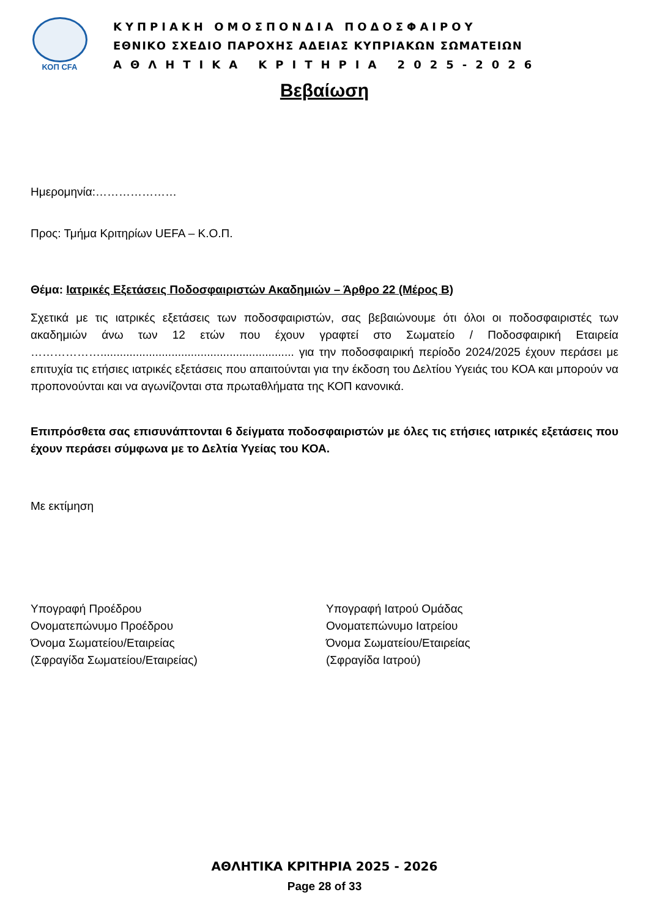ΚΟΠ CFA
ΚΥΠΡΙΑΚΗ ΟΜΟΣΠΟΝΔΙΑ ΠΟΔΟΣΦΑΙΡΟΥ
ΕΘΝΙΚΟ ΣΧΕΔΙΟ ΠΑΡΟΧΗΣ ΑΔΕΙΑΣ ΚΥΠΡΙΑΚΩΝ ΣΩΜΑΤΕΙΩΝ
ΑΘΛΗΤΙΚΑ ΚΡΙΤΗΡΙΑ 2025-2026
Βεβαίωση
Ημερομηνία:…………………
Προς: Τμήμα Κριτηρίων UEFA – Κ.Ο.Π.
Θέμα: Ιατρικές Εξετάσεις Ποδοσφαιριστών Ακαδημιών – Άρθρο 22 (Μέρος Β)
Σχετικά με τις ιατρικές εξετάσεις των ποδοσφαιριστών, σας βεβαιώνουμε ότι όλοι οι ποδοσφαιριστές των ακαδημιών άνω των 12 ετών που έχουν γραφτεί στο Σωματείο / Ποδοσφαιρική Εταιρεία ………………............................................................ για την ποδοσφαιρική περίοδο 2024/2025 έχουν περάσει με επιτυχία τις ετήσιες ιατρικές εξετάσεις που απαιτούνται για την έκδοση του Δελτίου Υγειάς του ΚΟΑ και μπορούν να προπονούνται και να αγωνίζονται στα πρωταθλήματα της ΚΟΠ κανονικά.
Επιπρόσθετα σας επισυνάπτονται 6 δείγματα ποδοσφαιριστών με όλες τις ετήσιες ιατρικές εξετάσεις που έχουν περάσει σύμφωνα με το Δελτία Υγείας του ΚΟΑ.
Με εκτίμηση
Υπογραφή Προέδρου
Ονοματεπώνυμο Προέδρου
Όνομα Σωματείου/Εταιρείας
(Σφραγίδα Σωματείου/Εταιρείας)
Υπογραφή Ιατρού Ομάδας
Ονοματεπώνυμο Ιατρείου
Όνομα Σωματείου/Εταιρείας
(Σφραγίδα Ιατρού)
ΑΘΛΗΤΙΚΑ ΚΡΙΤΗΡΙΑ 2025 - 2026
Page 28 of 33